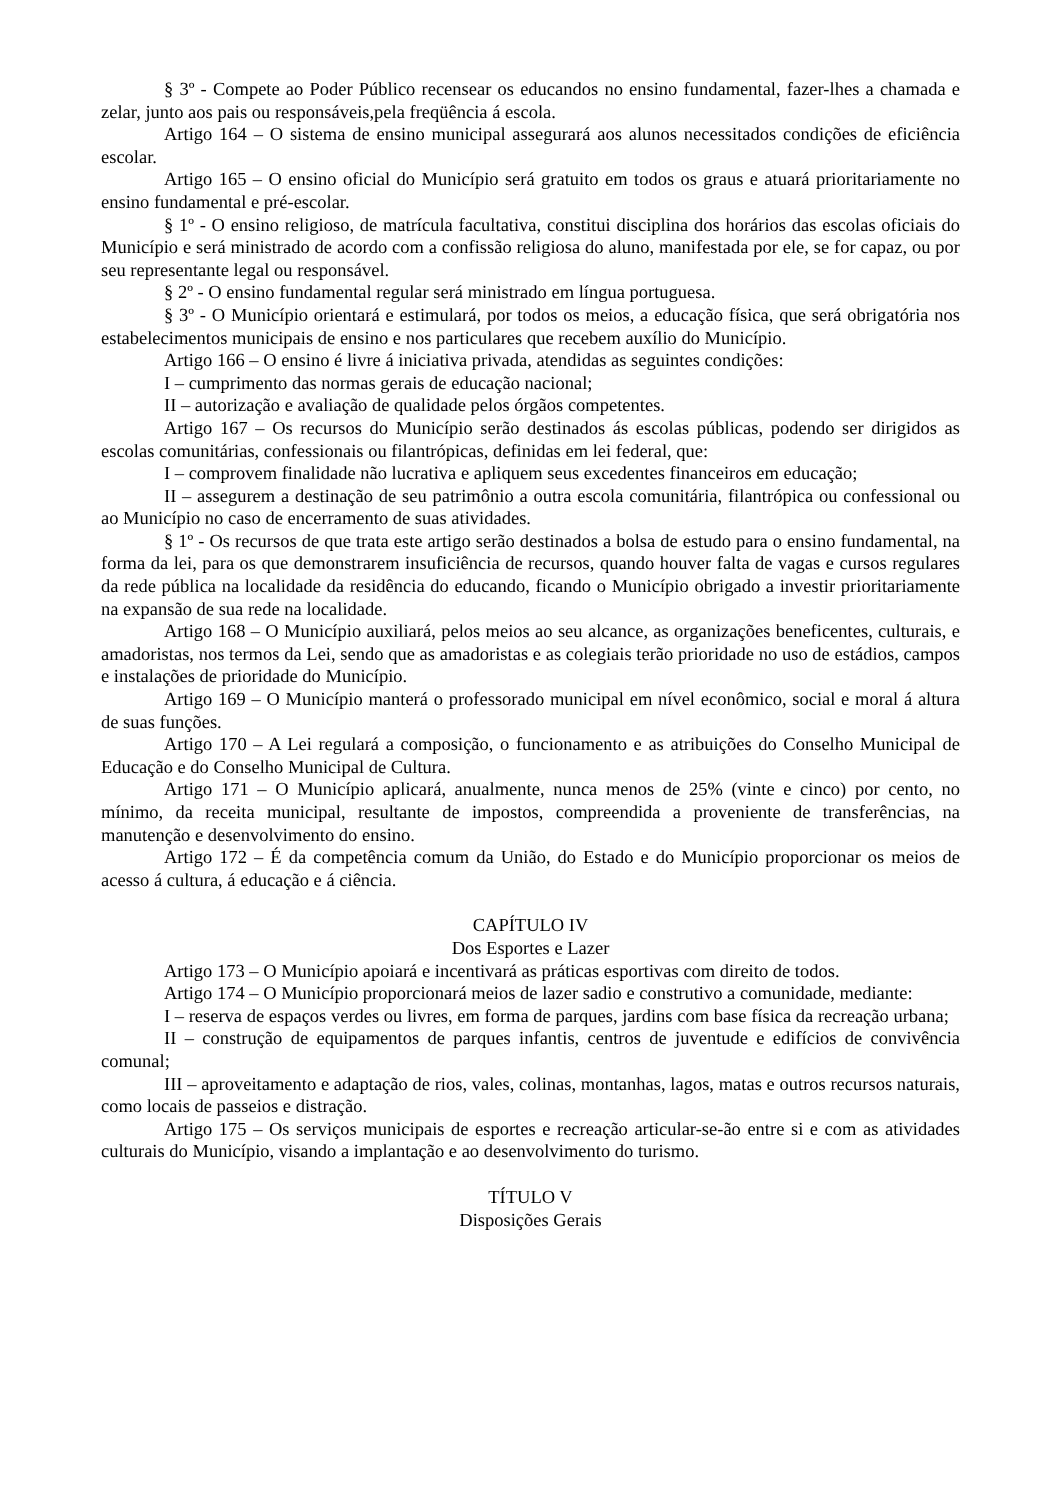§ 3º - Compete ao Poder Público recensear os educandos no ensino fundamental, fazer-lhes a chamada e zelar, junto aos pais ou responsáveis,pela freqüência á escola.
Artigo 164 – O sistema de ensino municipal assegurará aos alunos necessitados condições de eficiência escolar.
Artigo 165 – O ensino oficial do Município será gratuito em todos os graus e atuará prioritariamente no ensino fundamental e pré-escolar.
§ 1º - O ensino religioso, de matrícula facultativa, constitui disciplina dos horários das escolas oficiais do Município e será ministrado de acordo com a confissão religiosa do aluno, manifestada por ele, se for capaz, ou por seu representante legal ou responsável.
§ 2º - O ensino fundamental regular será ministrado em língua portuguesa.
§ 3º - O Município orientará e estimulará, por todos os meios, a educação física, que será obrigatória nos estabelecimentos municipais de ensino e nos particulares que recebem auxílio do Município.
Artigo 166 – O ensino é livre á iniciativa privada, atendidas as seguintes condições:
I – cumprimento das normas gerais de educação nacional;
II – autorização e avaliação de qualidade pelos órgãos competentes.
Artigo 167 – Os recursos do Município serão destinados ás escolas públicas, podendo ser dirigidos as escolas comunitárias, confessionais ou filantrópicas, definidas em lei federal, que:
I – comprovem finalidade não lucrativa e apliquem seus excedentes financeiros em educação;
II – assegurem a destinação de seu patrimônio a outra escola comunitária, filantrópica ou confessional ou ao Município no caso de encerramento de suas atividades.
§ 1º - Os recursos de que trata este artigo serão destinados a bolsa de estudo para o ensino fundamental, na forma da lei, para os que demonstrarem insuficiência de recursos, quando houver falta de vagas e cursos regulares da rede pública na localidade da residência do educando, ficando o Município obrigado a investir prioritariamente na expansão de sua rede na localidade.
Artigo 168 – O Município auxiliará, pelos meios ao seu alcance, as organizações beneficentes, culturais, e amadoristas, nos termos da Lei, sendo que as amadoristas e as colegiais terão prioridade no uso de estádios, campos e instalações de prioridade do Município.
Artigo 169 – O Município manterá o professorado municipal em nível econômico, social e moral á altura de suas funções.
Artigo 170 – A Lei regulará a composição, o funcionamento e as atribuições do Conselho Municipal de Educação e do Conselho Municipal de Cultura.
Artigo 171 – O Município aplicará, anualmente, nunca menos de 25% (vinte e cinco) por cento, no mínimo, da receita municipal, resultante de impostos, compreendida a proveniente de transferências, na manutenção e desenvolvimento do ensino.
Artigo 172 – É da competência comum da União, do Estado e do Município proporcionar os meios de acesso á cultura, á educação e á ciência.
CAPÍTULO IV
Dos Esportes e Lazer
Artigo 173 – O Município apoiará e incentivará as práticas esportivas com direito de todos.
Artigo 174 – O Município proporcionará meios de lazer sadio e construtivo a comunidade, mediante:
I – reserva de espaços verdes ou livres, em forma de parques, jardins com base física da recreação urbana;
II – construção de equipamentos de parques infantis, centros de juventude e edifícios de convivência comunal;
III – aproveitamento e adaptação de rios, vales, colinas, montanhas, lagos, matas e outros recursos naturais, como locais de passeios e distração.
Artigo 175 – Os serviços municipais de esportes e recreação articular-se-ão entre si e com as atividades culturais do Município, visando a implantação e ao desenvolvimento do turismo.
TÍTULO V
Disposições Gerais